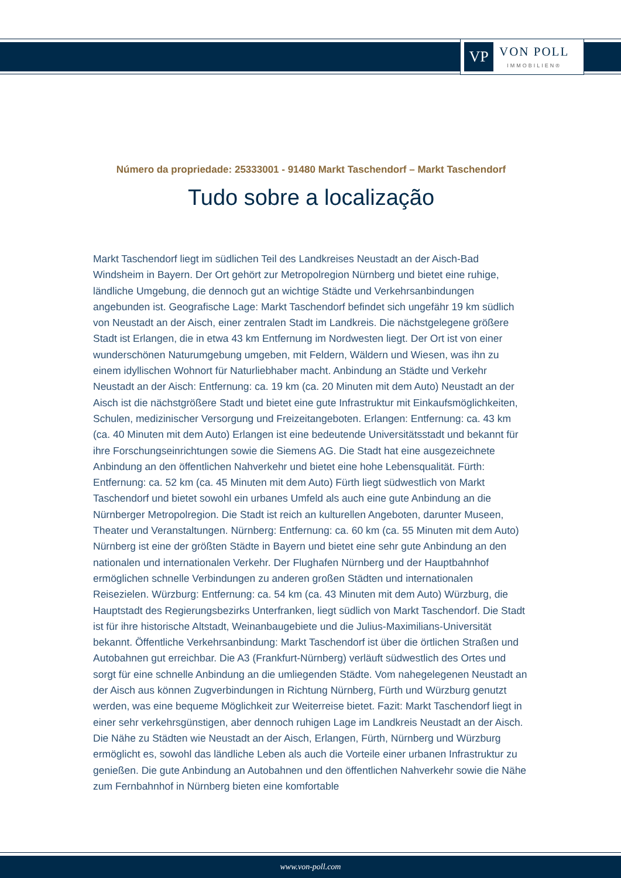VP
VON POLL
IMMOBILIEN®
Número da propriedade: 25333001 - 91480 Markt Taschendorf – Markt Taschendorf
Tudo sobre a localização
Markt Taschendorf liegt im südlichen Teil des Landkreises Neustadt an der Aisch-Bad Windsheim in Bayern. Der Ort gehört zur Metropolregion Nürnberg und bietet eine ruhige, ländliche Umgebung, die dennoch gut an wichtige Städte und Verkehrsanbindungen angebunden ist. Geografische Lage: Markt Taschendorf befindet sich ungefähr 19 km südlich von Neustadt an der Aisch, einer zentralen Stadt im Landkreis. Die nächstgelegene größere Stadt ist Erlangen, die in etwa 43 km Entfernung im Nordwesten liegt. Der Ort ist von einer wunderschönen Naturumgebung umgeben, mit Feldern, Wäldern und Wiesen, was ihn zu einem idyllischen Wohnort für Naturliebhaber macht. Anbindung an Städte und Verkehr Neustadt an der Aisch: Entfernung: ca. 19 km (ca. 20 Minuten mit dem Auto) Neustadt an der Aisch ist die nächstgrößere Stadt und bietet eine gute Infrastruktur mit Einkaufsmöglichkeiten, Schulen, medizinischer Versorgung und Freizeitangeboten. Erlangen: Entfernung: ca. 43 km (ca. 40 Minuten mit dem Auto) Erlangen ist eine bedeutende Universitätsstadt und bekannt für ihre Forschungseinrichtungen sowie die Siemens AG. Die Stadt hat eine ausgezeichnete Anbindung an den öffentlichen Nahverkehr und bietet eine hohe Lebensqualität. Fürth: Entfernung: ca. 52 km (ca. 45 Minuten mit dem Auto) Fürth liegt südwestlich von Markt Taschendorf und bietet sowohl ein urbanes Umfeld als auch eine gute Anbindung an die Nürnberger Metropolregion. Die Stadt ist reich an kulturellen Angeboten, darunter Museen, Theater und Veranstaltungen. Nürnberg: Entfernung: ca. 60 km (ca. 55 Minuten mit dem Auto) Nürnberg ist eine der größten Städte in Bayern und bietet eine sehr gute Anbindung an den nationalen und internationalen Verkehr. Der Flughafen Nürnberg und der Hauptbahnhof ermöglichen schnelle Verbindungen zu anderen großen Städten und internationalen Reisezielen. Würzburg: Entfernung: ca. 54 km (ca. 43 Minuten mit dem Auto) Würzburg, die Hauptstadt des Regierungsbezirks Unterfranken, liegt südlich von Markt Taschendorf. Die Stadt ist für ihre historische Altstadt, Weinanbaugebiete und die Julius-Maximilians-Universität bekannt. Öffentliche Verkehrsanbindung: Markt Taschendorf ist über die örtlichen Straßen und Autobahnen gut erreichbar. Die A3 (Frankfurt-Nürnberg) verläuft südwestlich des Ortes und sorgt für eine schnelle Anbindung an die umliegenden Städte. Vom nahegelegenen Neustadt an der Aisch aus können Zugverbindungen in Richtung Nürnberg, Fürth und Würzburg genutzt werden, was eine bequeme Möglichkeit zur Weiterreise bietet. Fazit: Markt Taschendorf liegt in einer sehr verkehrsgünstigen, aber dennoch ruhigen Lage im Landkreis Neustadt an der Aisch. Die Nähe zu Städten wie Neustadt an der Aisch, Erlangen, Fürth, Nürnberg und Würzburg ermöglicht es, sowohl das ländliche Leben als auch die Vorteile einer urbanen Infrastruktur zu genießen. Die gute Anbindung an Autobahnen und den öffentlichen Nahverkehr sowie die Nähe zum Fernbahnhof in Nürnberg bieten eine komfortable
www.von-poll.com